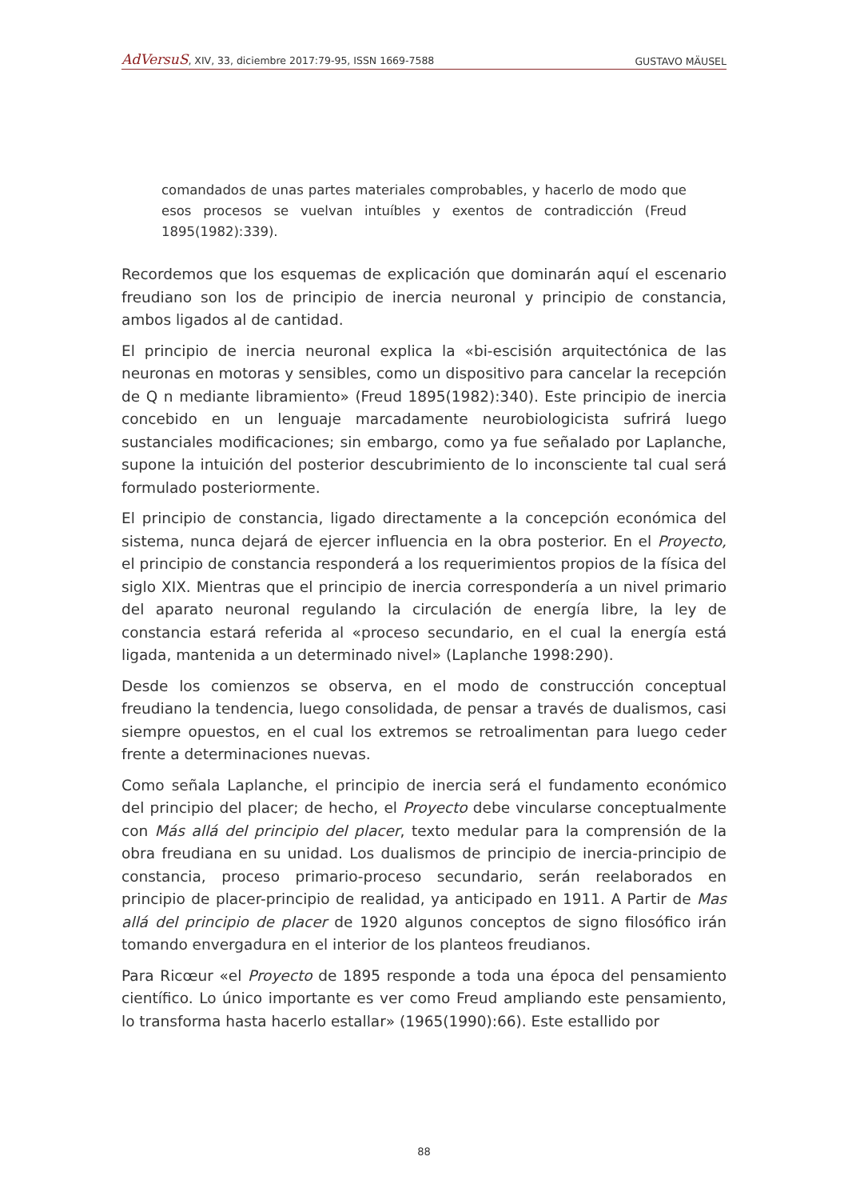AdVersuS, XIV, 33, diciembre 2017:79-95, ISSN 1669-7588 GUSTAVO MÄUSEL
comandados de unas partes materiales comprobables, y hacerlo de modo que esos procesos se vuelvan intuíbles y exentos de contradicción (Freud 1895(1982):339).
Recordemos que los esquemas de explicación que dominarán aquí el escenario freudiano son los de principio de inercia neuronal y principio de constancia, ambos ligados al de cantidad.
El principio de inercia neuronal explica la «bi-escisión arquitectónica de las neuronas en motoras y sensibles, como un dispositivo para cancelar la recepción de Q n mediante libramiento» (Freud 1895(1982):340). Este principio de inercia concebido en un lenguaje marcadamente neurobiologicista sufrirá luego sustanciales modificaciones; sin embargo, como ya fue señalado por Laplanche, supone la intuición del posterior descubrimiento de lo inconsciente tal cual será formulado posteriormente.
El principio de constancia, ligado directamente a la concepción económica del sistema, nunca dejará de ejercer influencia en la obra posterior. En el Proyecto, el principio de constancia responderá a los requerimientos propios de la física del siglo XIX. Mientras que el principio de inercia correspondería a un nivel primario del aparato neuronal regulando la circulación de energía libre, la ley de constancia estará referida al «proceso secundario, en el cual la energía está ligada, mantenida a un determinado nivel» (Laplanche 1998:290).
Desde los comienzos se observa, en el modo de construcción conceptual freudiano la tendencia, luego consolidada, de pensar a través de dualismos, casi siempre opuestos, en el cual los extremos se retroalimentan para luego ceder frente a determinaciones nuevas.
Como señala Laplanche, el principio de inercia será el fundamento económico del principio del placer; de hecho, el Proyecto debe vincularse conceptualmente con Más allá del principio del placer, texto medular para la comprensión de la obra freudiana en su unidad. Los dualismos de principio de inercia-principio de constancia, proceso primario-proceso secundario, serán reelaborados en principio de placer-principio de realidad, ya anticipado en 1911. A Partir de Mas allá del principio de placer de 1920 algunos conceptos de signo filosófico irán tomando envergadura en el interior de los planteos freudianos.
Para Ricœur «el Proyecto de 1895 responde a toda una época del pensamiento científico. Lo único importante es ver como Freud ampliando este pensamiento, lo transforma hasta hacerlo estallar» (1965(1990):66). Este estallido por
88